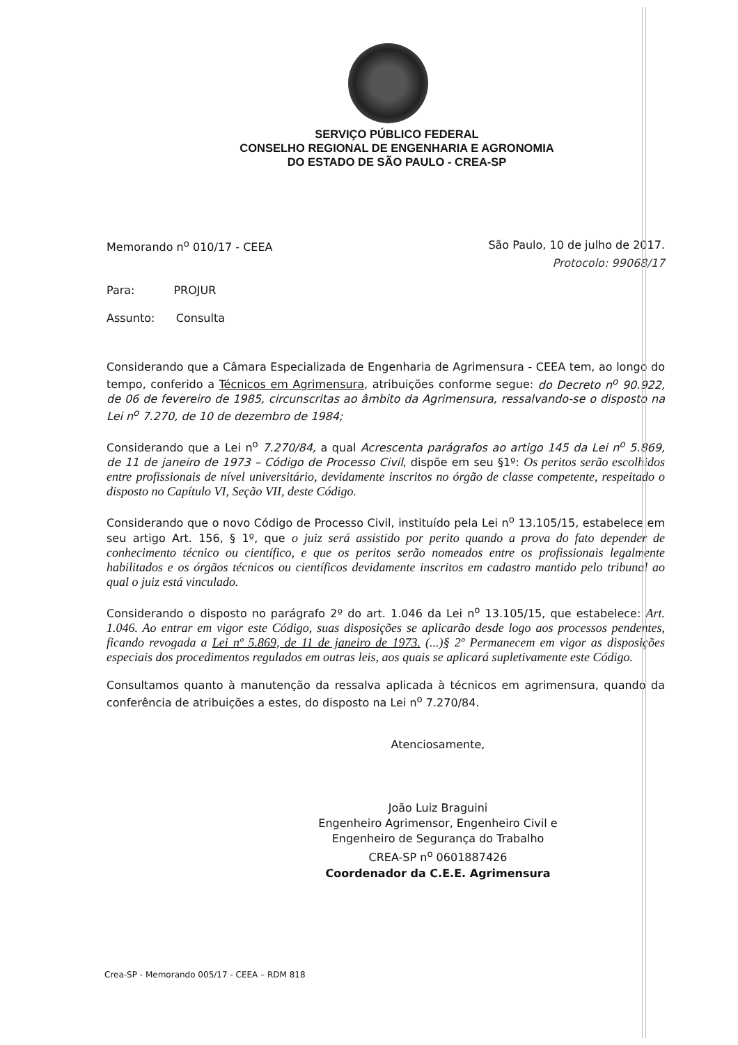SERVIÇO PÚBLICO FEDERAL
CONSELHO REGIONAL DE ENGENHARIA E AGRONOMIA
DO ESTADO DE SÃO PAULO - CREA-SP
Memorando n<sup>o</sup> 010/17 - CEEA São Paulo, 10 de julho de 2017.
Protocolo: 99068/17
Para: PROJUR
Assunto: Consulta
Considerando que a Câmara Especializada de Engenharia de Agrimensura - CEEA tem, ao longo do tempo, conferido a Técnicos em Agrimensura, atribuições conforme segue: do Decreto n<sup>o</sup> 90.922, de 06 de fevereiro de 1985, circunscritas ao âmbito da Agrimensura, ressalvando-se o disposto na Lei n<sup>o</sup> 7.270, de 10 de dezembro de 1984;
Considerando que a Lei n<sup>o</sup> 7.270/84, a qual Acrescenta parágrafos ao artigo 145 da Lei n<sup>o</sup> 5.869, de 11 de janeiro de 1973 – Código de Processo Civil, dispõe em seu §1º: Os peritos serão escolhidos entre profissionais de nível universitário, devidamente inscritos no órgão de classe competente, respeitado o disposto no Capítulo VI, Seção VII, deste Código.
Considerando que o novo Código de Processo Civil, instituído pela Lei n<sup>o</sup> 13.105/15, estabelece em seu artigo Art. 156, § 1º, que o juiz será assistido por perito quando a prova do fato depender de conhecimento técnico ou científico, e que os peritos serão nomeados entre os profissionais legalmente habilitados e os órgãos técnicos ou científicos devidamente inscritos em cadastro mantido pelo tribunal ao qual o juiz está vinculado.
Considerando o disposto no parágrafo 2º do art. 1.046 da Lei n<sup>o</sup> 13.105/15, que estabelece: Art. 1.046. Ao entrar em vigor este Código, suas disposições se aplicarão desde logo aos processos pendentes, ficando revogada a Lei nº 5.869, de 11 de janeiro de 1973. (...)§ 2º Permanecem em vigor as disposições especiais dos procedimentos regulados em outras leis, aos quais se aplicará supletivamente este Código.
Consultamos quanto à manutenção da ressalva aplicada à técnicos em agrimensura, quando da conferência de atribuições a estes, do disposto na Lei n<sup>o</sup> 7.270/84.
Atenciosamente,
João Luiz Braguini
Engenheiro Agrimensor, Engenheiro Civil e
Engenheiro de Segurança do Trabalho
CREA-SP n<sup>o</sup> 0601887426
Coordenador da C.E.E. Agrimensura
Crea-SP - Memorando 005/17 - CEEA – RDM 818